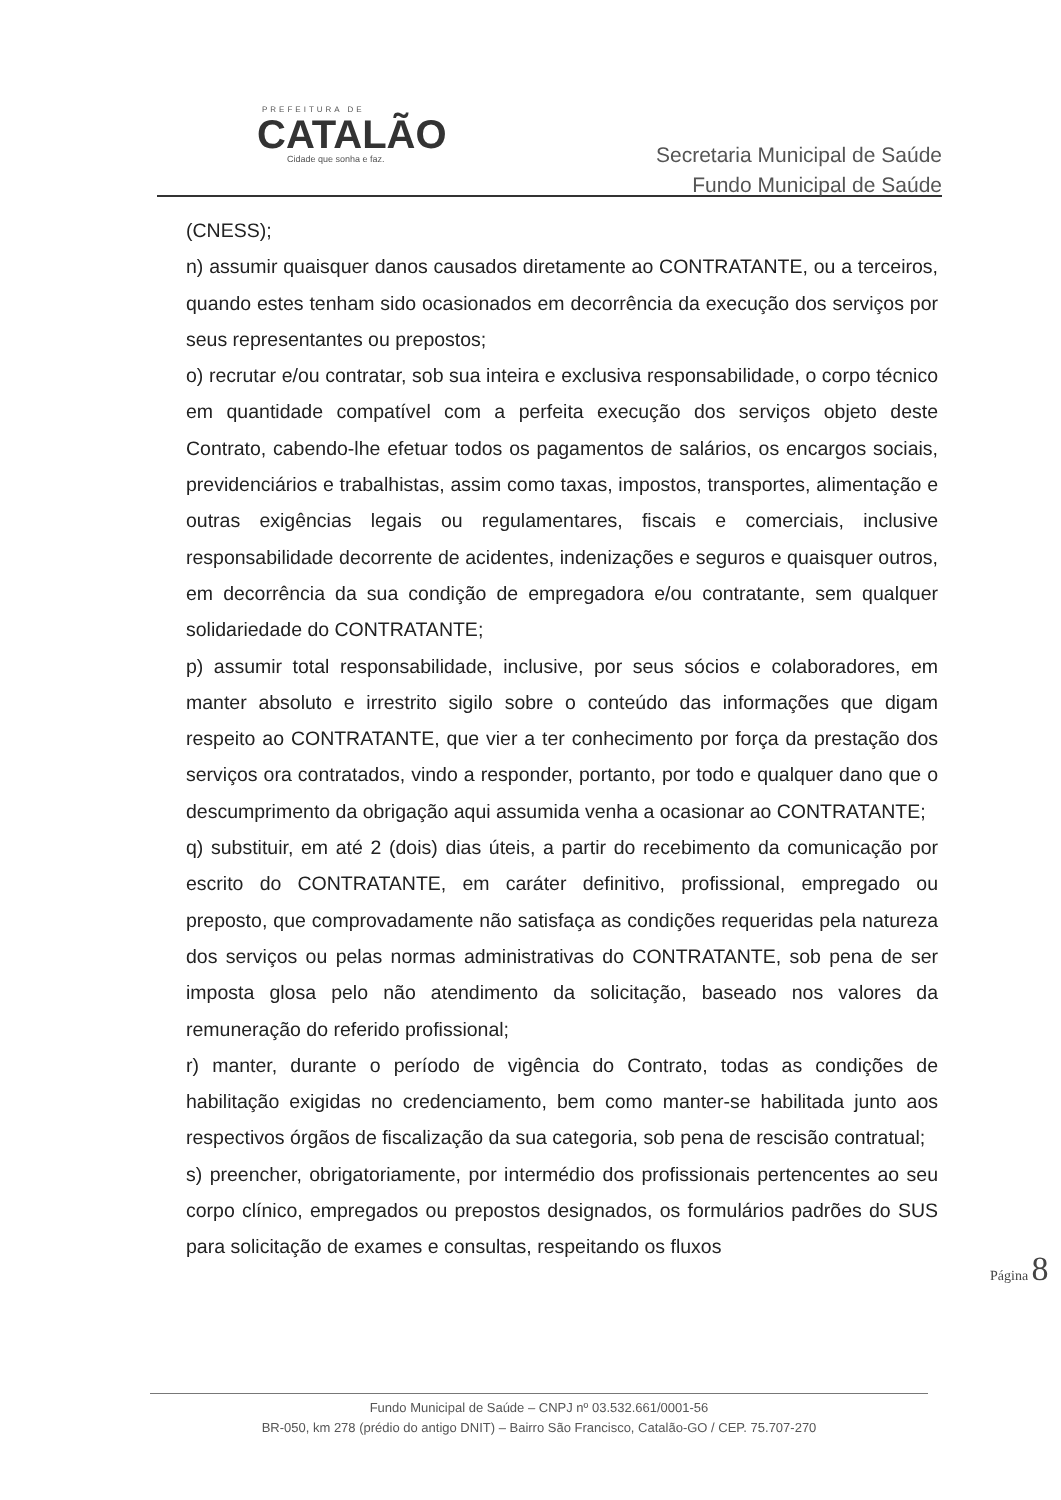PREFEITURA DE
CATALÃO
Cidade que sonha e faz.
Secretaria Municipal de Saúde
Fundo Municipal de Saúde
(CNESS);
n) assumir quaisquer danos causados diretamente ao CONTRATANTE, ou a terceiros, quando estes tenham sido ocasionados em decorrência da execução dos serviços por seus representantes ou prepostos;
o) recrutar e/ou contratar, sob sua inteira e exclusiva responsabilidade, o corpo técnico em quantidade compatível com a perfeita execução dos serviços objeto deste Contrato, cabendo-lhe efetuar todos os pagamentos de salários, os encargos sociais, previdenciários e trabalhistas, assim como taxas, impostos, transportes, alimentação e outras exigências legais ou regulamentares, fiscais e comerciais, inclusive responsabilidade decorrente de acidentes, indenizações e seguros e quaisquer outros, em decorrência da sua condição de empregadora e/ou contratante, sem qualquer solidariedade do CONTRATANTE;
p) assumir total responsabilidade, inclusive, por seus sócios e colaboradores, em manter absoluto e irrestrito sigilo sobre o conteúdo das informações que digam respeito ao CONTRATANTE, que vier a ter conhecimento por força da prestação dos serviços ora contratados, vindo a responder, portanto, por todo e qualquer dano que o descumprimento da obrigação aqui assumida venha a ocasionar ao CONTRATANTE;
q) substituir, em até 2 (dois) dias úteis, a partir do recebimento da comunicação por escrito do CONTRATANTE, em caráter definitivo, profissional, empregado ou preposto, que comprovadamente não satisfaça as condições requeridas pela natureza dos serviços ou pelas normas administrativas do CONTRATANTE, sob pena de ser imposta glosa pelo não atendimento da solicitação, baseado nos valores da remuneração do referido profissional;
r) manter, durante o período de vigência do Contrato, todas as condições de habilitação exigidas no credenciamento, bem como manter-se habilitada junto aos respectivos órgãos de fiscalização da sua categoria, sob pena de rescisão contratual;
s) preencher, obrigatoriamente, por intermédio dos profissionais pertencentes ao seu corpo clínico, empregados ou prepostos designados, os formulários padrões do SUS para solicitação de exames e consultas, respeitando os fluxos
Página 8
Fundo Municipal de Saúde – CNPJ nº 03.532.661/0001-56
BR-050, km 278 (prédio do antigo DNIT) – Bairro São Francisco, Catalão-GO / CEP. 75.707-270